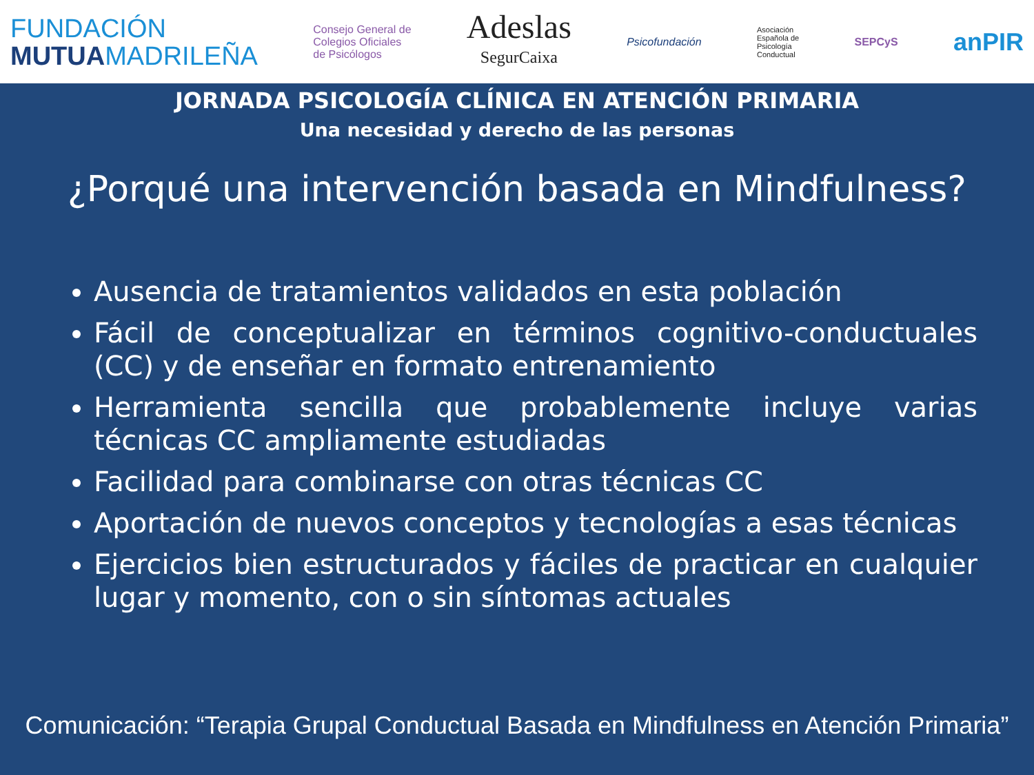FUNDACIÓN
MUTUAMADRILEÑA
Consejo General de
Colegios Oficiales
de Psicólogos
Adeslas
SegurCaixa
Psicofundación
Asociación
Española de
Psicología
Conductual
SEPCyS
anPIR
JORNADA PSICOLOGÍA CLÍNICA EN ATENCIÓN PRIMARIA
Una necesidad y derecho de las personas
¿Porqué una intervención basada en Mindfulness?
Ausencia de tratamientos validados en esta población
Fácil de conceptualizar en términos cognitivo-conductuales (CC) y de enseñar en formato entrenamiento
Herramienta sencilla que probablemente incluye varias técnicas CC ampliamente estudiadas
Facilidad para combinarse con otras técnicas CC
Aportación de nuevos conceptos y tecnologías a esas técnicas
Ejercicios bien estructurados y fáciles de practicar en cualquier lugar y momento, con o sin síntomas actuales
Comunicación: “Terapia Grupal Conductual Basada en Mindfulness en Atención Primaria”